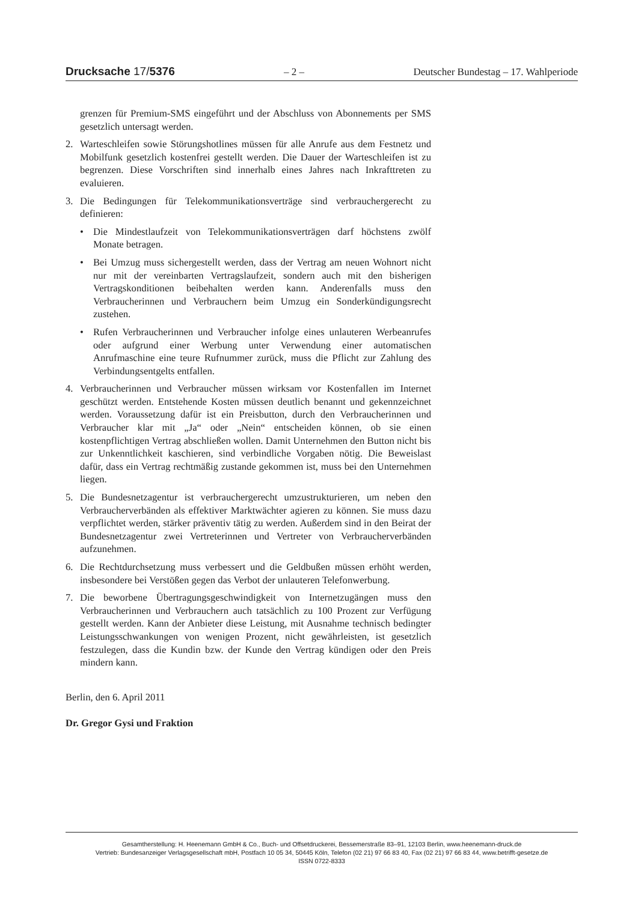Drucksache 17/5376 – 2 – Deutscher Bundestag – 17. Wahlperiode
grenzen für Premium-SMS eingeführt und der Abschluss von Abonnements per SMS gesetzlich untersagt werden.
2. Warteschleifen sowie Störungshotlines müssen für alle Anrufe aus dem Festnetz und Mobilfunk gesetzlich kostenfrei gestellt werden. Die Dauer der Warteschleifen ist zu begrenzen. Diese Vorschriften sind innerhalb eines Jahres nach Inkrafttreten zu evaluieren.
3. Die Bedingungen für Telekommunikationsverträge sind verbrauchergerecht zu definieren:
• Die Mindestlaufzeit von Telekommunikationsverträgen darf höchstens zwölf Monate betragen.
• Bei Umzug muss sichergestellt werden, dass der Vertrag am neuen Wohnort nicht nur mit der vereinbarten Vertragslaufzeit, sondern auch mit den bisherigen Vertragskonditionen beibehalten werden kann. Anderenfalls muss den Verbraucherinnen und Verbrauchern beim Umzug ein Sonderkündigungsrecht zustehen.
• Rufen Verbraucherinnen und Verbraucher infolge eines unlauteren Werbeanrufes oder aufgrund einer Werbung unter Verwendung einer automatischen Anrufmaschine eine teure Rufnummer zurück, muss die Pflicht zur Zahlung des Verbindungsentgelts entfallen.
4. Verbraucherinnen und Verbraucher müssen wirksam vor Kostenfallen im Internet geschützt werden. Entstehende Kosten müssen deutlich benannt und gekennzeichnet werden. Voraussetzung dafür ist ein Preisbutton, durch den Verbraucherinnen und Verbraucher klar mit „Ja“ oder „Nein“ entscheiden können, ob sie einen kostenpflichtigen Vertrag abschließen wollen. Damit Unternehmen den Button nicht bis zur Unkenntlichkeit kaschieren, sind verbindliche Vorgaben nötig. Die Beweislast dafür, dass ein Vertrag rechtmäßig zustande gekommen ist, muss bei den Unternehmen liegen.
5. Die Bundesnetzagentur ist verbrauchergerecht umzustrukturieren, um neben den Verbraucherverbänden als effektiver Marktwächter agieren zu können. Sie muss dazu verpflichtet werden, stärker präventiv tätig zu werden. Außerdem sind in den Beirat der Bundesnetzagentur zwei Vertreterinnen und Vertreter von Verbraucherverbänden aufzunehmen.
6. Die Rechtdurchsetzung muss verbessert und die Geldbußen müssen erhöht werden, insbesondere bei Verstößen gegen das Verbot der unlauteren Telefonwerbung.
7. Die beworbene Übertragungsgeschwindigkeit von Internetzugängen muss den Verbraucherinnen und Verbrauchern auch tatsächlich zu 100 Prozent zur Verfügung gestellt werden. Kann der Anbieter diese Leistung, mit Ausnahme technisch bedingter Leistungsschwankungen von wenigen Prozent, nicht gewährleisten, ist gesetzlich festzulegen, dass die Kundin bzw. der Kunde den Vertrag kündigen oder den Preis mindern kann.
Berlin, den 6. April 2011
Dr. Gregor Gysi und Fraktion
Gesamtherstellung: H. Heenemann GmbH & Co., Buch- und Offsetdruckerei, Bessemerstraße 83–91, 12103 Berlin, www.heenemann-druck.de
Vertrieb: Bundesanzeiger Verlagsgesellschaft mbH, Postfach 10 05 34, 50445 Köln, Telefon (02 21) 97 66 83 40, Fax (02 21) 97 66 83 44, www.betrifft-gesetze.de
ISSN 0722-8333